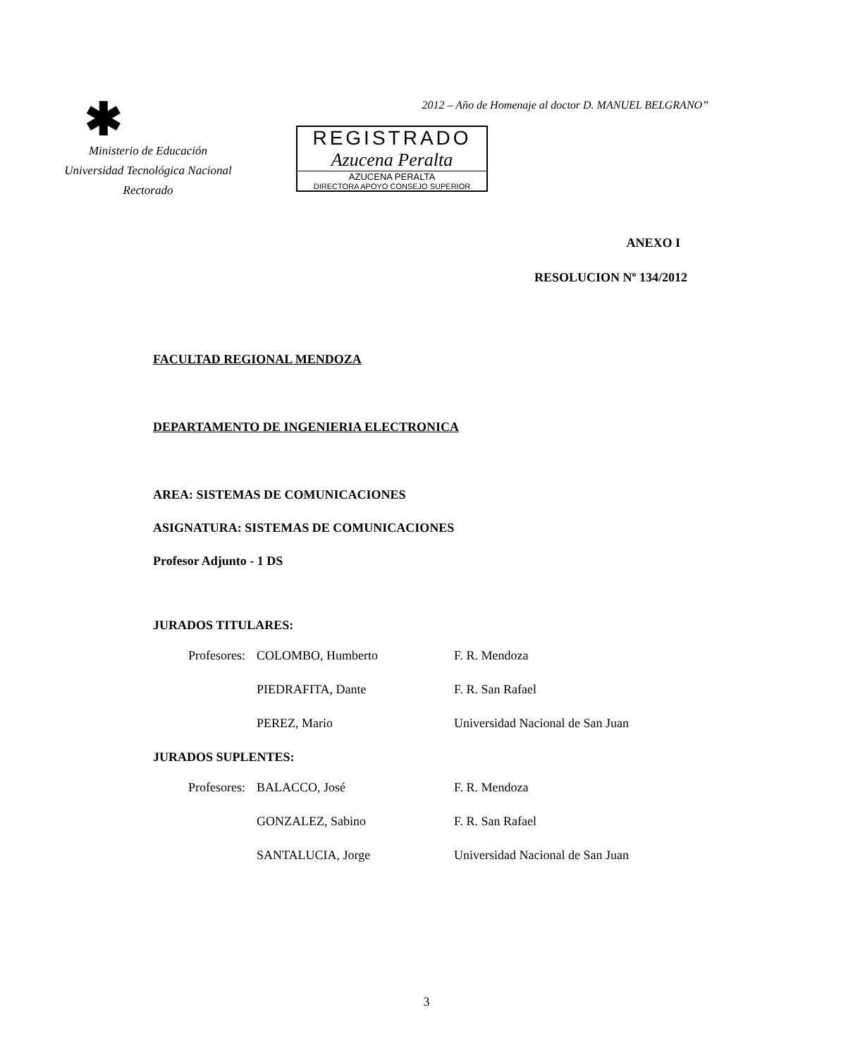✱
Ministerio de Educación
Universidad Tecnológica Nacional
Rectorado
2012 – Año de Homenaje al doctor D. MANUEL BELGRANO”
REGISTRADO
Azucena Peralta
AZUCENA PERALTA
DIRECTORA APOYO CONSEJO SUPERIOR
ANEXO I
RESOLUCION Nº 134/2012
FACULTAD REGIONAL MENDOZA
DEPARTAMENTO DE INGENIERIA ELECTRONICA
AREA: SISTEMAS DE COMUNICACIONES
ASIGNATURA: SISTEMAS DE COMUNICACIONES
Profesor Adjunto - 1 DS
JURADOS TITULARES:
| Profesores: | COLOMBO, Humberto | F. R. Mendoza |
| | PIEDRAFITA, Dante | F. R. San Rafael |
| | PEREZ, Mario | Universidad Nacional de San Juan |
JURADOS SUPLENTES:
| Profesores: | BALACCO, José | F. R. Mendoza |
| | GONZALEZ, Sabino | F. R. San Rafael |
| | SANTALUCIA, Jorge | Universidad Nacional de San Juan |
3